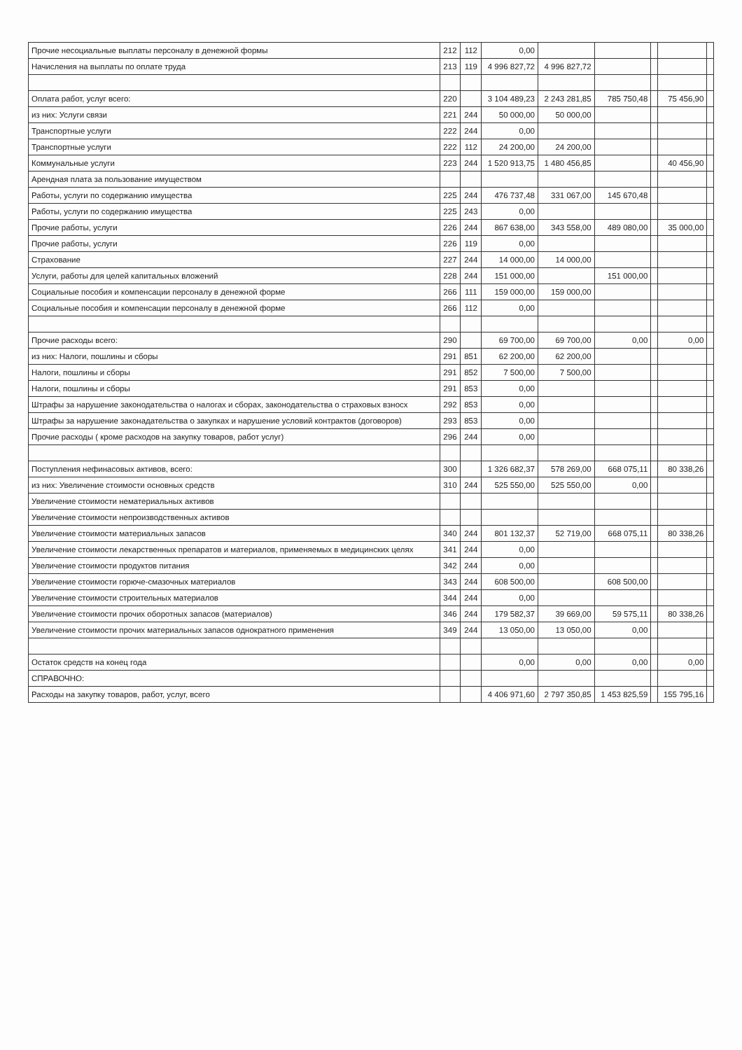| Прочие несоциальные выплаты персоналу в денежной формы | 212 | 112 | 0,00 | | | | | |
| Начисления на выплаты по оплате труда | 213 | 119 | 4 996 827,72 | 4 996 827,72 | | | | |
| Оплата работ, услуг всего: | 220 | | 3 104 489,23 | 2 243 281,85 | 785 750,48 | | 75 456,90 | |
| из них: Услуги связи | 221 | 244 | 50 000,00 | 50 000,00 | | | | |
| Транспортные услуги | 222 | 244 | 0,00 | | | | | |
| Транспортные услуги | 222 | 112 | 24 200,00 | 24 200,00 | | | | |
| Коммунальные услуги | 223 | 244 | 1 520 913,75 | 1 480 456,85 | | | 40 456,90 | |
| Арендная плата за пользование имуществом | | | | | | | | |
| Работы, услуги по содержанию имущества | 225 | 244 | 476 737,48 | 331 067,00 | 145 670,48 | | | |
| Работы, услуги по содержанию имущества | 225 | 243 | 0,00 | | | | | |
| Прочие работы, услуги | 226 | 244 | 867 638,00 | 343 558,00 | 489 080,00 | | 35 000,00 | |
| Прочие работы, услуги | 226 | 119 | 0,00 | | | | | |
| Страхование | 227 | 244 | 14 000,00 | 14 000,00 | | | | |
| Услуги, работы для целей капитальных вложений | 228 | 244 | 151 000,00 | | 151 000,00 | | | |
| Социальные пособия и компенсации персоналу в денежной форме | 266 | 111 | 159 000,00 | 159 000,00 | | | | |
| Социальные пособия и компенсации персоналу в денежной форме | 266 | 112 | 0,00 | | | | | |
| Прочие расходы всего: | 290 | | 69 700,00 | 69 700,00 | 0,00 | | 0,00 | |
| из них: Налоги, пошлины и сборы | 291 | 851 | 62 200,00 | 62 200,00 | | | | |
| Налоги, пошлины и сборы | 291 | 852 | 7 500,00 | 7 500,00 | | | | |
| Налоги, пошлины и сборы | 291 | 853 | 0,00 | | | | | |
| Штрафы за нарушение законодательства о налогах и сборах, законодательства о страховых взносх | 292 | 853 | 0,00 | | | | | |
| Штрафы за нарушение законадательства о закупках и нарушение условий контрактов (договоров) | 293 | 853 | 0,00 | | | | | |
| Прочие расходы ( кроме расходов на закупку товаров, работ услуг) | 296 | 244 | 0,00 | | | | | |
| Поступления нефинасовых активов, всего: | 300 | | 1 326 682,37 | 578 269,00 | 668 075,11 | | 80 338,26 | |
| из них: Увеличение стоимости основных средств | 310 | 244 | 525 550,00 | 525 550,00 | 0,00 | | | |
| Увеличение стоимости нематериальных активов | | | | | | | | |
| Увеличение стоимости непроизводственных активов | | | | | | | | |
| Увеличение стоимости материальных запасов | 340 | 244 | 801 132,37 | 52 719,00 | 668 075,11 | | 80 338,26 | |
| Увеличение стоимости лекарственных препаратов и материалов, применяемых в медицинских целях | 341 | 244 | 0,00 | | | | | |
| Увеличение стоимости продуктов питания | 342 | 244 | 0,00 | | | | | |
| Увеличение стоимости горюче-смазочных материалов | 343 | 244 | 608 500,00 | | 608 500,00 | | | |
| Увеличение стоимости строительных материалов | 344 | 244 | 0,00 | | | | | |
| Увеличение стоимости прочих оборотных запасов (материалов) | 346 | 244 | 179 582,37 | 39 669,00 | 59 575,11 | | 80 338,26 | |
| Увеличение стоимости прочих материальных запасов однократного применения | 349 | 244 | 13 050,00 | 13 050,00 | 0,00 | | | |
| Остаток средств на конец года | | | 0,00 | 0,00 | 0,00 | | 0,00 | |
| СПРАВОЧНО: | | | | | | | | |
| Расходы на закупку товаров, работ, услуг, всего | | | 4 406 971,60 | 2 797 350,85 | 1 453 825,59 | | 155 795,16 | |